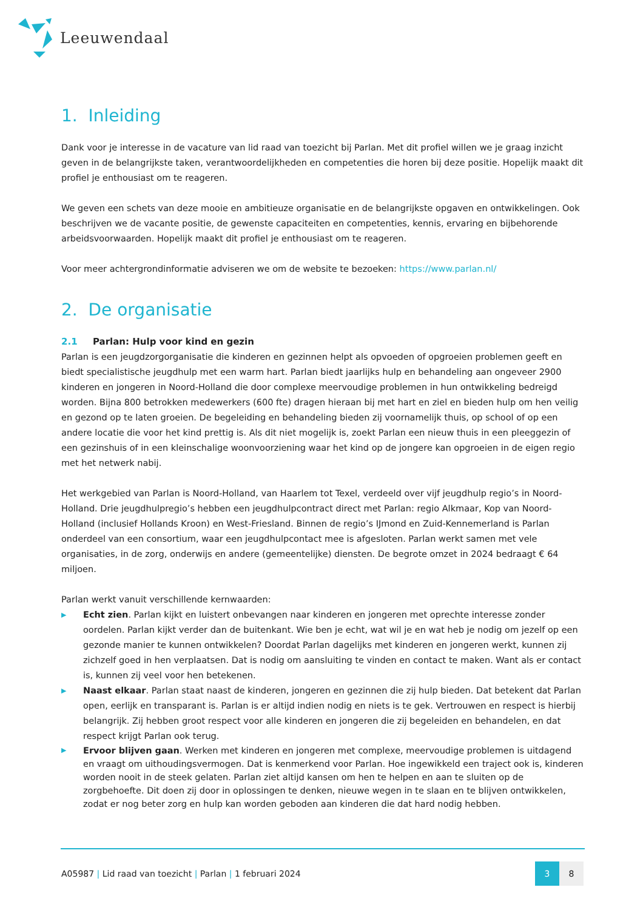Leeuwendaal
1. Inleiding
Dank voor je interesse in de vacature van lid raad van toezicht bij Parlan. Met dit profiel willen we je graag inzicht geven in de belangrijkste taken, verantwoordelijkheden en competenties die horen bij deze positie. Hopelijk maakt dit profiel je enthousiast om te reageren.
We geven een schets van deze mooie en ambitieuze organisatie en de belangrijkste opgaven en ontwikkelingen. Ook beschrijven we de vacante positie, de gewenste capaciteiten en competenties, kennis, ervaring en bijbehorende arbeidsvoorwaarden. Hopelijk maakt dit profiel je enthousiast om te reageren.
Voor meer achtergrondinformatie adviseren we om de website te bezoeken: https://www.parlan.nl/
2. De organisatie
2.1 Parlan: Hulp voor kind en gezin
Parlan is een jeugdzorgorganisatie die kinderen en gezinnen helpt als opvoeden of opgroeien problemen geeft en biedt specialistische jeugdhulp met een warm hart. Parlan biedt jaarlijks hulp en behandeling aan ongeveer 2900 kinderen en jongeren in Noord-Holland die door complexe meervoudige problemen in hun ontwikkeling bedreigd worden. Bijna 800 betrokken medewerkers (600 fte) dragen hieraan bij met hart en ziel en bieden hulp om hen veilig en gezond op te laten groeien. De begeleiding en behandeling bieden zij voornamelijk thuis, op school of op een andere locatie die voor het kind prettig is. Als dit niet mogelijk is, zoekt Parlan een nieuw thuis in een pleeggezin of een gezinshuis of in een kleinschalige woonvoorziening waar het kind op de jongere kan opgroeien in de eigen regio met het netwerk nabij.
Het werkgebied van Parlan is Noord-Holland, van Haarlem tot Texel, verdeeld over vijf jeugdhulp regio’s in Noord-Holland. Drie jeugdhulpregio’s hebben een jeugdhulpcontract direct met Parlan: regio Alkmaar, Kop van Noord-Holland (inclusief Hollands Kroon) en West-Friesland. Binnen de regio’s IJmond en Zuid-Kennemerland is Parlan onderdeel van een consortium, waar een jeugdhulpcontact mee is afgesloten. Parlan werkt samen met vele organisaties, in de zorg, onderwijs en andere (gemeentelijke) diensten. De begrote omzet in 2024 bedraagt € 64 miljoen.
Parlan werkt vanuit verschillende kernwaarden:
▶ Echt zien. Parlan kijkt en luistert onbevangen naar kinderen en jongeren met oprechte interesse zonder oordelen. Parlan kijkt verder dan de buitenkant. Wie ben je echt, wat wil je en wat heb je nodig om jezelf op een gezonde manier te kunnen ontwikkelen? Doordat Parlan dagelijks met kinderen en jongeren werkt, kunnen zij zichzelf goed in hen verplaatsen. Dat is nodig om aansluiting te vinden en contact te maken. Want als er contact is, kunnen zij veel voor hen betekenen.
▶ Naast elkaar. Parlan staat naast de kinderen, jongeren en gezinnen die zij hulp bieden. Dat betekent dat Parlan open, eerlijk en transparant is. Parlan is er altijd indien nodig en niets is te gek. Vertrouwen en respect is hierbij belangrijk. Zij hebben groot respect voor alle kinderen en jongeren die zij begeleiden en behandelen, en dat respect krijgt Parlan ook terug.
▶ Ervoor blijven gaan. Werken met kinderen en jongeren met complexe, meervoudige problemen is uitdagend en vraagt om uithoudingsvermogen. Dat is kenmerkend voor Parlan. Hoe ingewikkeld een traject ook is, kinderen worden nooit in de steek gelaten. Parlan ziet altijd kansen om hen te helpen en aan te sluiten op de zorgbehoefte. Dit doen zij door in oplossingen te denken, nieuwe wegen in te slaan en te blijven ontwikkelen, zodat er nog beter zorg en hulp kan worden geboden aan kinderen die dat hard nodig hebben.
A05987 | Lid raad van toezicht | Parlan | 1 februari 2024
3 8